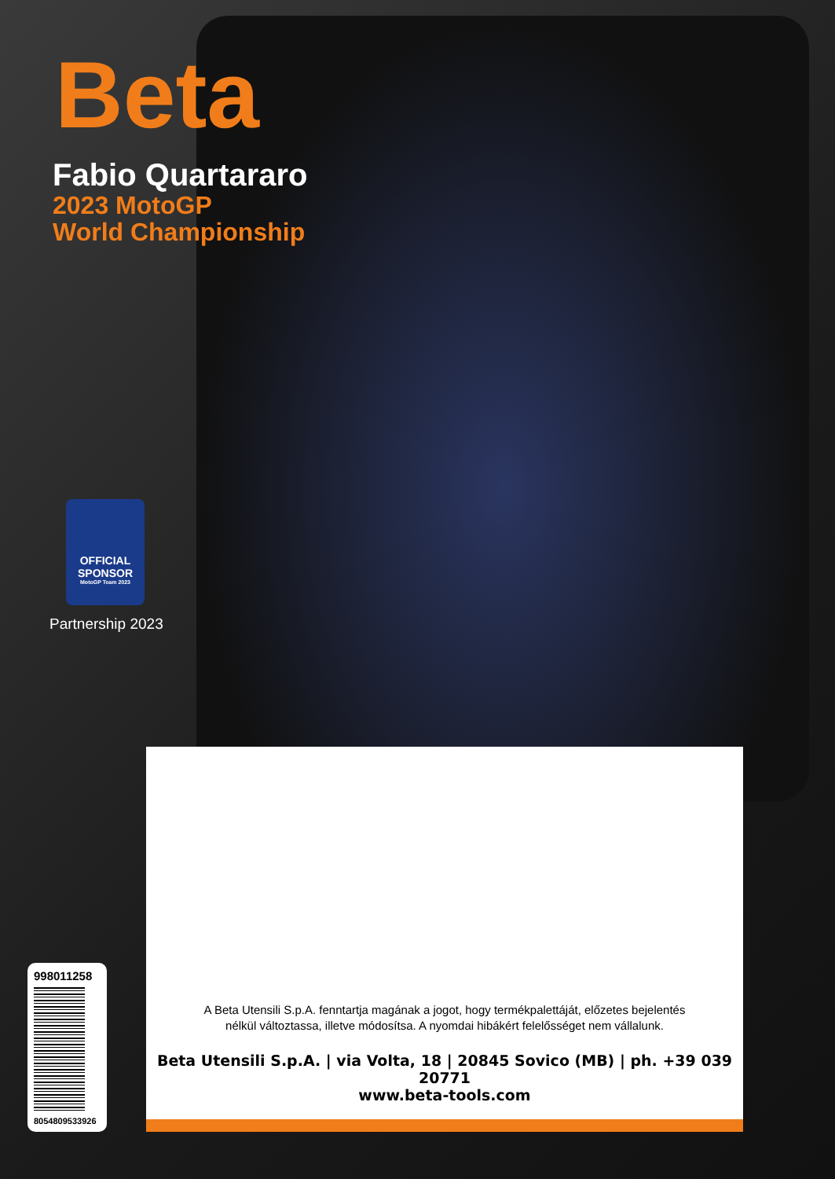Beta
Fabio Quartararo
2023 MotoGP
World Championship
OFFICIAL SPONSOR
MotoGP Team 2023
Partnership 2023
A Beta Utensili S.p.A. fenntartja magának a jogot, hogy termékpalettáját, előzetes bejelentés
nélkül változtassa, illetve módosítsa. A nyomdai hibákért felelősséget nem vállalunk.
Beta Utensili S.p.A. | via Volta, 18 | 20845 Sovico (MB) | ph. +39 039 20771
www.beta-tools.com
998011258
8054809533926